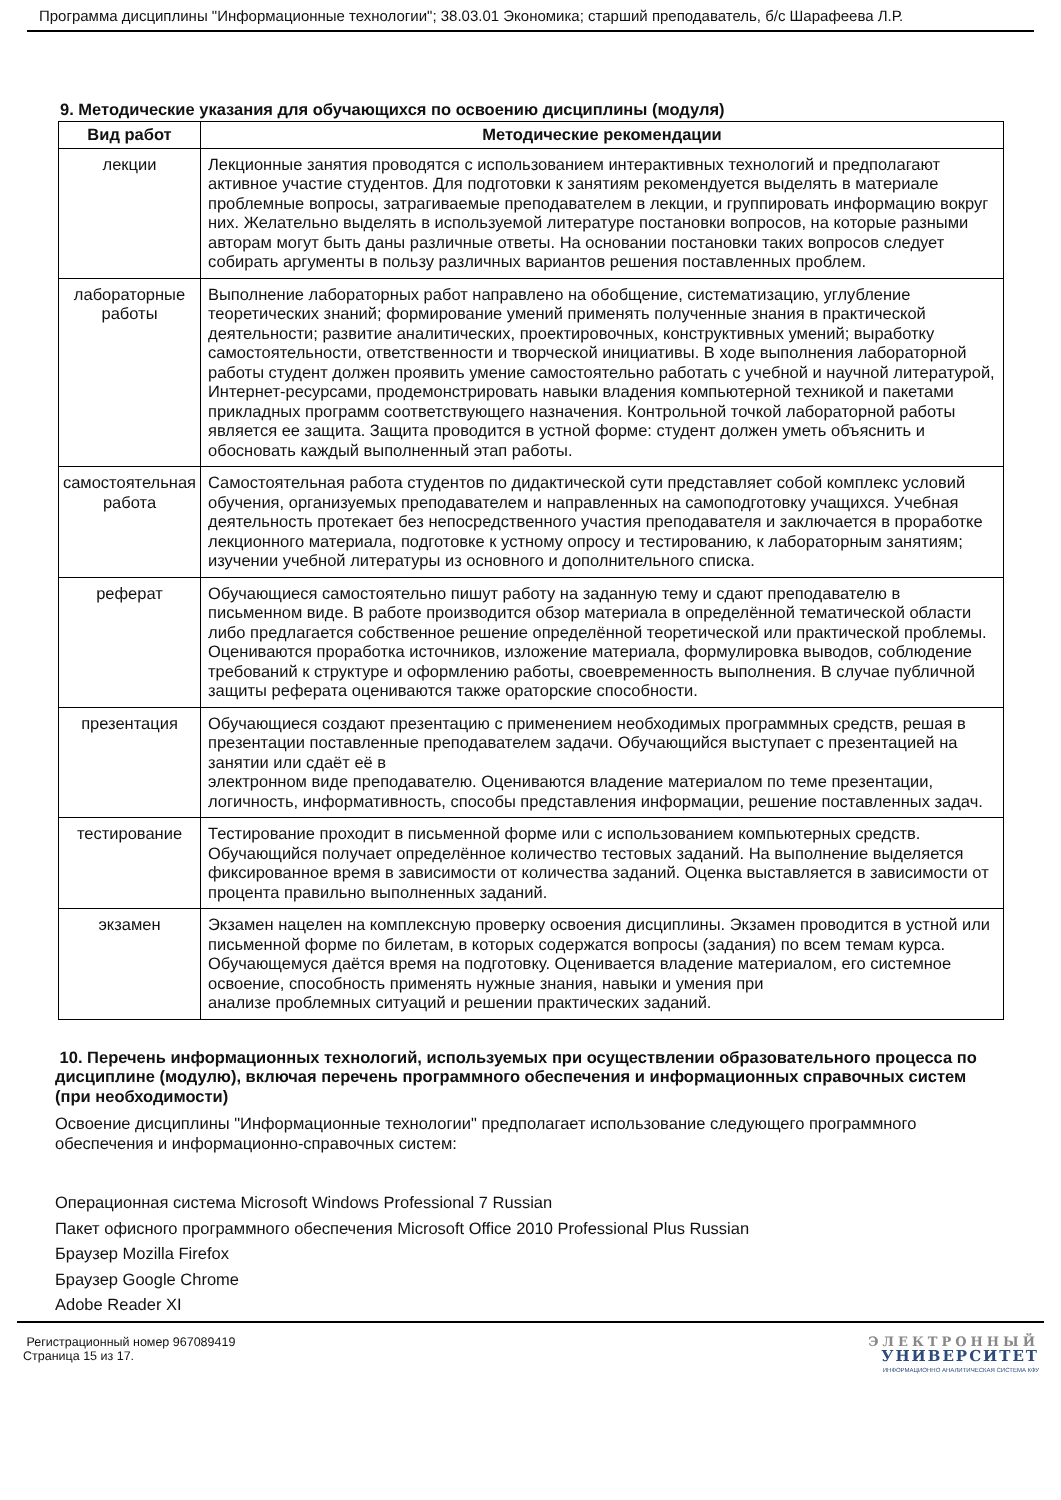Программа дисциплины "Информационные технологии"; 38.03.01 Экономика; старший преподаватель, б/с Шарафеева Л.Р.
9. Методические указания для обучающихся по освоению дисциплины (модуля)
| Вид работ | Методические рекомендации |
| --- | --- |
| лекции | Лекционные занятия проводятся с использованием интерактивных технологий и предполагают активное участие студентов. Для подготовки к занятиям рекомендуется выделять в материале проблемные вопросы, затрагиваемые преподавателем в лекции, и группировать информацию вокруг них. Желательно выделять в используемой литературе постановки вопросов, на которые разными авторам могут быть даны различные ответы. На основании постановки таких вопросов следует собирать аргументы в пользу различных вариантов решения поставленных проблем. |
| лабораторные работы | Выполнение лабораторных работ направлено на обобщение, систематизацию, углубление теоретических знаний; формирование умений применять полученные знания в практической деятельности; развитие аналитических, проектировочных, конструктивных умений; выработку самостоятельности, ответственности и творческой инициативы. В ходе выполнения лабораторной работы студент должен проявить умение самостоятельно работать с учебной и научной литературой, Интернет-ресурсами, продемонстрировать навыки владения компьютерной техникой и пакетами прикладных программ соответствующего назначения. Контрольной точкой лабораторной работы является ее защита. Защита проводится в устной форме: студент должен уметь объяснить и обосновать каждый выполненный этап работы. |
| самостоятельная работа | Самостоятельная работа студентов по дидактической сути представляет собой комплекс условий обучения, организуемых преподавателем и направленных на самоподготовку учащихся. Учебная деятельность протекает без непосредственного участия преподавателя и заключается в проработке лекционного материала, подготовке к устному опросу и тестированию, к лабораторным занятиям; изучении учебной литературы из основного и дополнительного списка. |
| реферат | Обучающиеся самостоятельно пишут работу на заданную тему и сдают преподавателю в письменном виде. В работе производится обзор материала в определённой тематической области либо предлагается собственное решение определённой теоретической или практической проблемы. Оцениваются проработка источников, изложение материала, формулировка выводов, соблюдение требований к структуре и оформлению работы, своевременность выполнения. В случае публичной защиты реферата оцениваются также ораторские способности. |
| презентация | Обучающиеся создают презентацию с применением необходимых программных средств, решая в презентации поставленные преподавателем задачи. Обучающийся выступает с презентацией на занятии или сдаёт её в электронном виде преподавателю. Оцениваются владение материалом по теме презентации, логичность, информативность, способы представления информации, решение поставленных задач. |
| тестирование | Тестирование проходит в письменной форме или с использованием компьютерных средств. Обучающийся получает определённое количество тестовых заданий. На выполнение выделяется фиксированное время в зависимости от количества заданий. Оценка выставляется в зависимости от процента правильно выполненных заданий. |
| экзамен | Экзамен нацелен на комплексную проверку освоения дисциплины. Экзамен проводится в устной или письменной форме по билетам, в которых содержатся вопросы (задания) по всем темам курса. Обучающемуся даётся время на подготовку. Оценивается владение материалом, его системное освоение, способность применять нужные знания, навыки и умения при анализе проблемных ситуаций и решении практических заданий. |
10. Перечень информационных технологий, используемых при осуществлении образовательного процесса по дисциплине (модулю), включая перечень программного обеспечения и информационных справочных систем (при необходимости)
Освоение дисциплины "Информационные технологии" предполагает использование следующего программного обеспечения и информационно-справочных систем:
Операционная система Microsoft Windows Professional 7 Russian
Пакет офисного программного обеспечения Microsoft Office 2010 Professional Plus Russian
Браузер Mozilla Firefox
Браузер Google Chrome
Adobe Reader XI
Регистрационный номер 967089419
Страница 15 из 17.
ЭЛЕКТРОННЫЙ
УНИВЕРСИТЕТ
ИНФОРМАЦИОННО АНАЛИТИЧЕСКАЯ СИСТЕМА КФУ